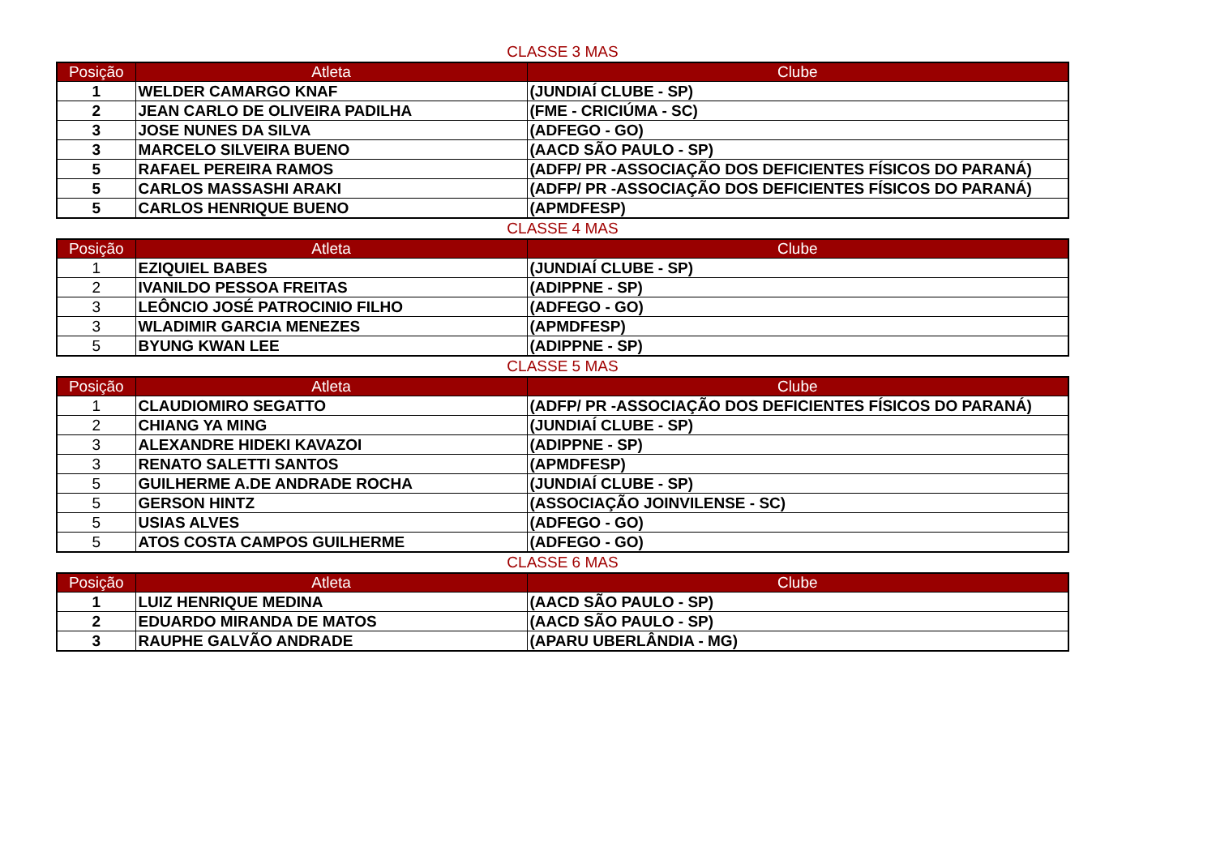CLASSE 3 MAS
| Posição | Atleta | Clube |
| --- | --- | --- |
| 1 | WELDER CAMARGO KNAF | (JUNDIAÍ CLUBE - SP) |
| 2 | JEAN CARLO DE OLIVEIRA PADILHA | (FME - CRICIÚMA - SC) |
| 3 | JOSE NUNES DA SILVA | (ADFEGO - GO) |
| 3 | MARCELO SILVEIRA BUENO | (AACD SÃO PAULO - SP) |
| 5 | RAFAEL PEREIRA RAMOS | (ADFP/ PR -ASSOCIAÇÃO DOS DEFICIENTES FÍSICOS DO PARANÁ) |
| 5 | CARLOS MASSASHI ARAKI | (ADFP/ PR -ASSOCIAÇÃO DOS DEFICIENTES FÍSICOS DO PARANÁ) |
| 5 | CARLOS HENRIQUE BUENO | (APMDFESP) |
CLASSE 4 MAS
| Posição | Atleta | Clube |
| --- | --- | --- |
| 1 | EZIQUIEL BABES | (JUNDIAÍ CLUBE - SP) |
| 2 | IVANILDO PESSOA FREITAS | (ADIPPNE - SP) |
| 3 | LEÔNCIO JOSÉ PATROCINIO FILHO | (ADFEGO - GO) |
| 3 | WLADIMIR GARCIA MENEZES | (APMDFESP) |
| 5 | BYUNG KWAN LEE | (ADIPPNE - SP) |
CLASSE 5 MAS
| Posição | Atleta | Clube |
| --- | --- | --- |
| 1 | CLAUDIOMIRO SEGATTO | (ADFP/ PR -ASSOCIAÇÃO DOS DEFICIENTES FÍSICOS DO PARANÁ) |
| 2 | CHIANG YA MING | (JUNDIAÍ CLUBE - SP) |
| 3 | ALEXANDRE HIDEKI KAVAZOI | (ADIPPNE - SP) |
| 3 | RENATO SALETTI SANTOS | (APMDFESP) |
| 5 | GUILHERME A.DE ANDRADE ROCHA | (JUNDIAÍ CLUBE - SP) |
| 5 | GERSON HINTZ | (ASSOCIAÇÃO JOINVILENSE - SC) |
| 5 | USIAS ALVES | (ADFEGO - GO) |
| 5 | ATOS COSTA CAMPOS GUILHERME | (ADFEGO - GO) |
CLASSE 6 MAS
| Posição | Atleta | Clube |
| --- | --- | --- |
| 1 | LUIZ HENRIQUE MEDINA | (AACD SÃO PAULO - SP) |
| 2 | EDUARDO MIRANDA DE MATOS | (AACD SÃO PAULO - SP) |
| 3 | RAUPHE GALVÃO ANDRADE | (APARU UBERLÂNDIA - MG) |